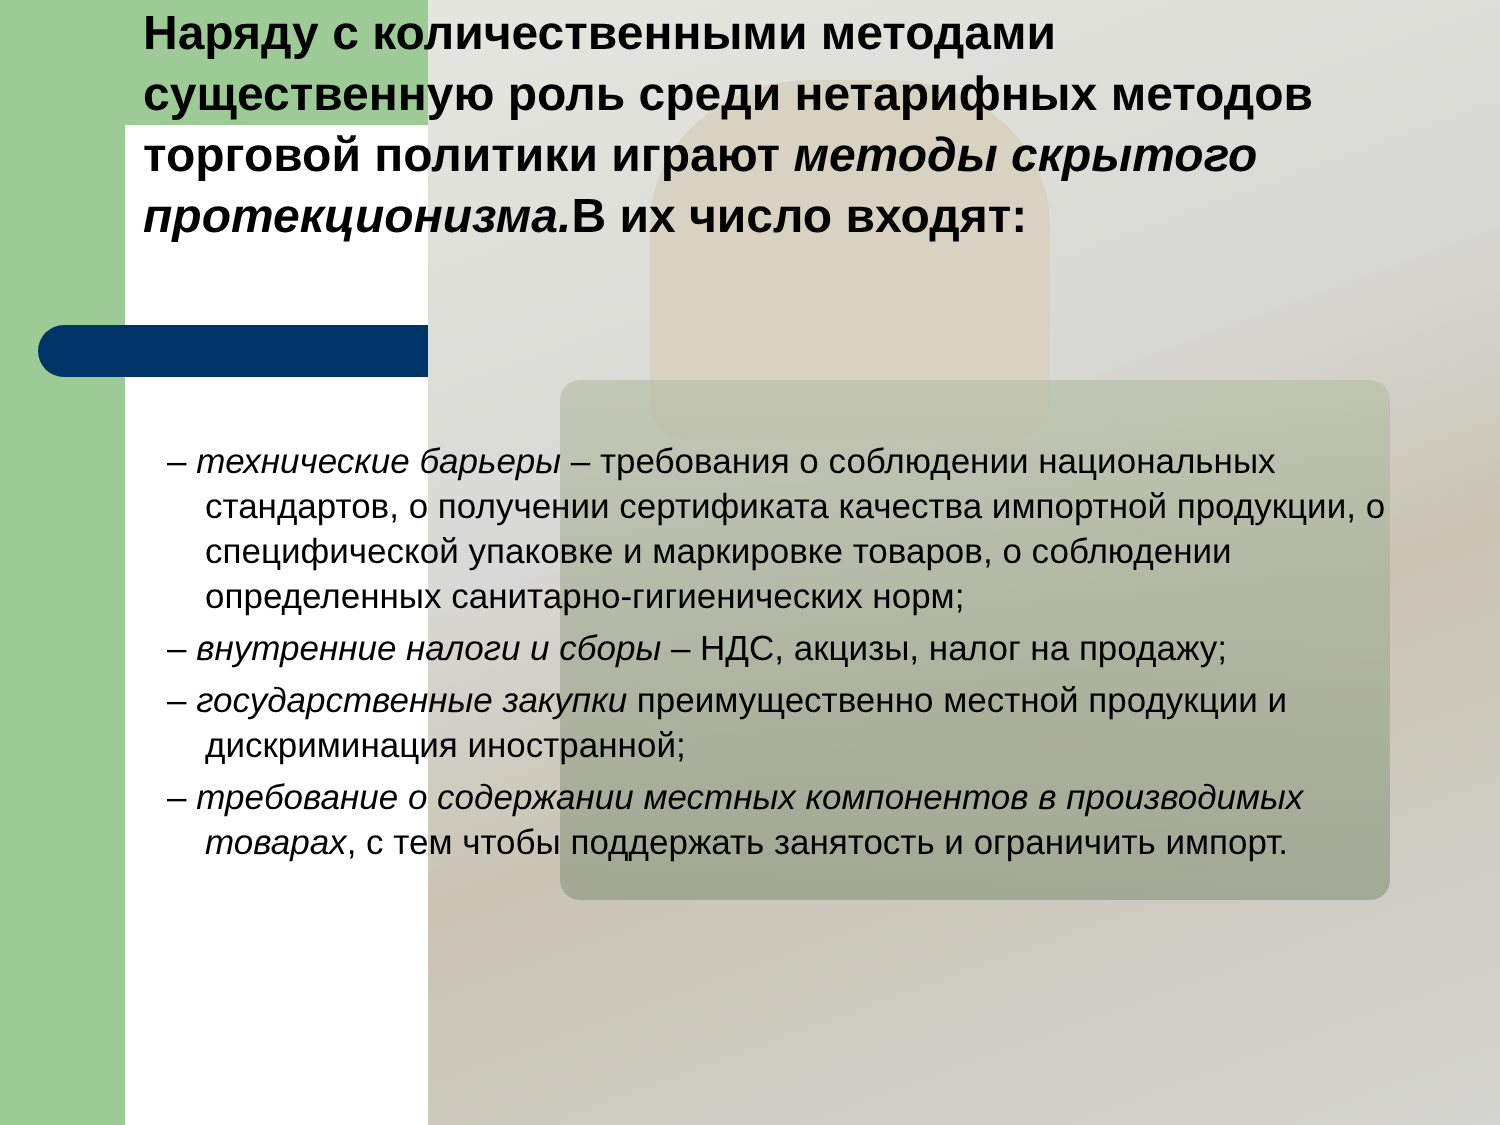Наряду с количественными методами существенную роль среди нетарифных методов торговой политики играют методы скрытого протекционизма. В их число входят:
– технические барьеры – требования о соблюдении национальных стандартов, о получении сертификата качества импортной продукции, о специфической упаковке и маркировке товаров, о соблюдении определенных санитарно-гигиенических норм;
– внутренние налоги и сборы – НДС, акцизы, налог на продажу;
– государственные закупки преимущественно местной продукции и дискриминация иностранной;
– требование о содержании местных компонентов в производимых товарах, с тем чтобы поддержать занятость и ограничить импорт.